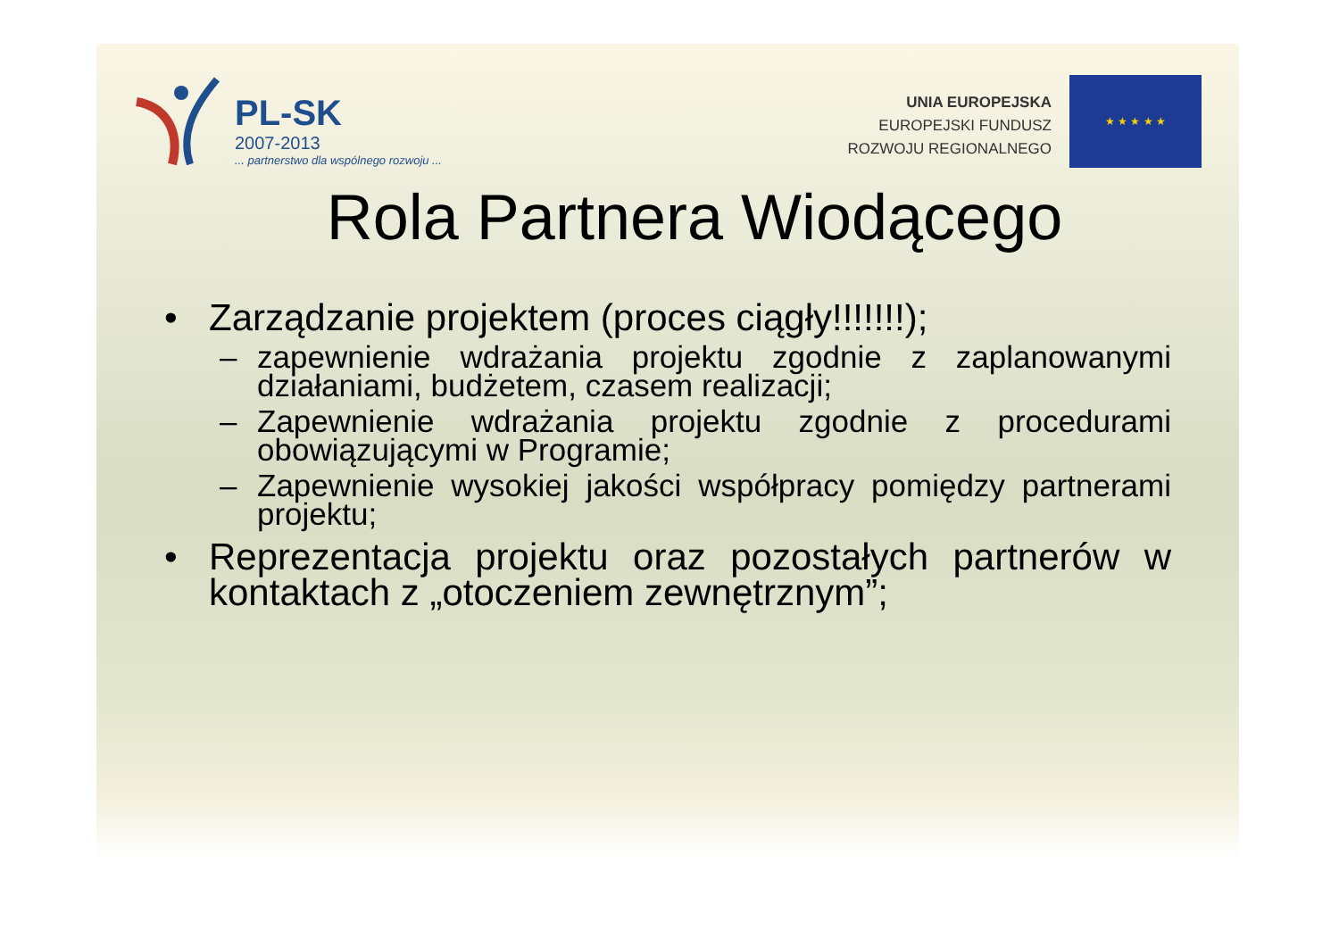PL-SK
2007-2013
... partnerstwo dla wspólnego rozwoju ...
UNIA EUROPEJSKA
EUROPEJSKI FUNDUSZ
ROZWOJU REGIONALNEGO
★ ★ ★ ★ ★
Rola Partnera Wiodącego
• Zarządzanie projektem (proces ciągły!!!!!!!);
– zapewnienie wdrażania projektu zgodnie z zaplanowanymi działaniami, budżetem, czasem realizacji;
– Zapewnienie wdrażania projektu zgodnie z procedurami obowiązującymi w Programie;
– Zapewnienie wysokiej jakości współpracy pomiędzy partnerami projektu;
• Reprezentacja projektu oraz pozostałych partnerów w kontaktach z „otoczeniem zewnętrznym”;